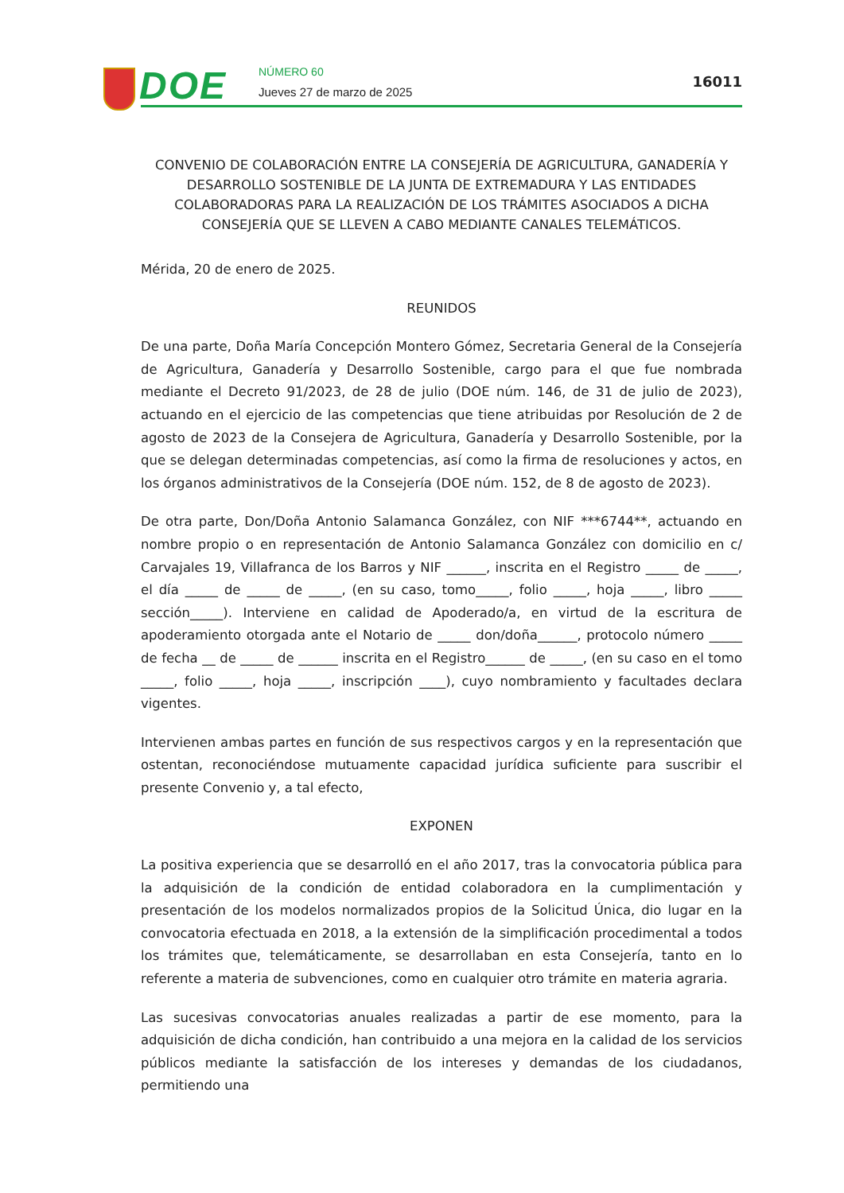DOE NÚMERO 60
Jueves 27 de marzo de 2025
16011
CONVENIO DE COLABORACIÓN ENTRE LA CONSEJERÍA DE AGRICULTURA, GANADERÍA Y DESARROLLO SOSTENIBLE DE LA JUNTA DE EXTREMADURA Y LAS ENTIDADES COLABORADORAS PARA LA REALIZACIÓN DE LOS TRÁMITES ASOCIADOS A DICHA CONSEJERÍA QUE SE LLEVEN A CABO MEDIANTE CANALES TELEMÁTICOS.
Mérida, 20 de enero de 2025.
REUNIDOS
De una parte, Doña María Concepción Montero Gómez, Secretaria General de la Consejería de Agricultura, Ganadería y Desarrollo Sostenible, cargo para el que fue nombrada mediante el Decreto 91/2023, de 28 de julio (DOE núm. 146, de 31 de julio de 2023), actuando en el ejercicio de las competencias que tiene atribuidas por Resolución de 2 de agosto de 2023 de la Consejera de Agricultura, Ganadería y Desarrollo Sostenible, por la que se delegan determinadas competencias, así como la firma de resoluciones y actos, en los órganos administrativos de la Consejería (DOE núm. 152, de 8 de agosto de 2023).
De otra parte, Don/Doña Antonio Salamanca González, con NIF ***6744**, actuando en nombre propio o en representación de Antonio Salamanca González con domicilio en c/ Carvajales 19, Villafranca de los Barros y NIF ______, inscrita en el Registro _____ de _____, el día _____ de _____ de _____, (en su caso, tomo_____, folio _____, hoja _____, libro _____ sección_____). Interviene en calidad de Apoderado/a, en virtud de la escritura de apoderamiento otorgada ante el Notario de _____ don/doña______, protocolo número _____ de fecha __ de _____ de ______ inscrita en el Registro______ de _____, (en su caso en el tomo _____, folio _____, hoja _____, inscripción ____), cuyo nombramiento y facultades declara vigentes.
Intervienen ambas partes en función de sus respectivos cargos y en la representación que ostentan, reconociéndose mutuamente capacidad jurídica suficiente para suscribir el presente Convenio y, a tal efecto,
EXPONEN
La positiva experiencia que se desarrolló en el año 2017, tras la convocatoria pública para la adquisición de la condición de entidad colaboradora en la cumplimentación y presentación de los modelos normalizados propios de la Solicitud Única, dio lugar en la convocatoria efectuada en 2018, a la extensión de la simplificación procedimental a todos los trámites que, telemáticamente, se desarrollaban en esta Consejería, tanto en lo referente a materia de subvenciones, como en cualquier otro trámite en materia agraria.
Las sucesivas convocatorias anuales realizadas a partir de ese momento, para la adquisición de dicha condición, han contribuido a una mejora en la calidad de los servicios públicos mediante la satisfacción de los intereses y demandas de los ciudadanos, permitiendo una